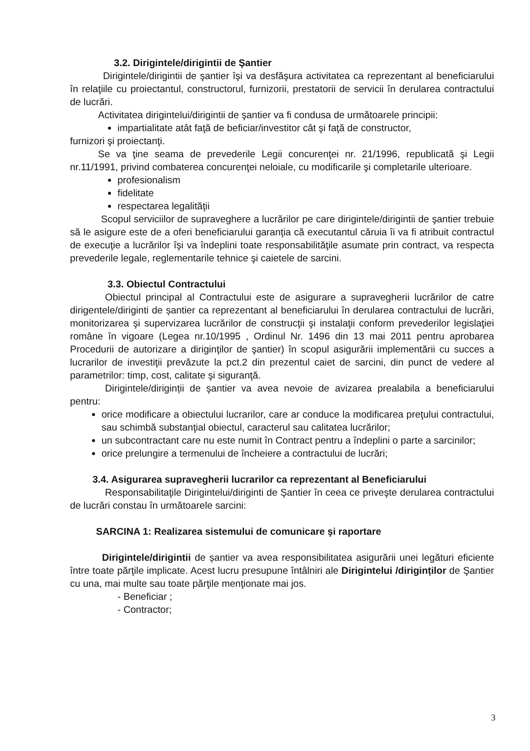3.2. Dirigintele/dirigintii de Şantier
Dirigintele/dirigintii de şantier îşi va desfăşura activitatea ca reprezentant al beneficiarului în relaţiile cu proiectantul, constructorul, furnizorii, prestatorii de servicii în derularea contractului de lucrări.
Activitatea dirigintelui/dirigintii de şantier va fi condusa de următoarele principii:
impartialitate atât faţă de beficiar/investitor cât şi faţă de constructor,
furnizori şi proiectanţi.
Se va ţine seama de prevederile Legii concurenţei nr. 21/1996, republicată şi Legii nr.11/1991, privind combaterea concurenţei neloiale, cu modificarile şi completarile ulterioare.
profesionalism
fidelitate
respectarea legalităţii
Scopul serviciilor de supraveghere a lucrărilor pe care dirigintele/dirigintii de şantier trebuie să le asigure este de a oferi beneficiarului garanţia că executantul căruia îi va fi atribuit contractul de execuţie a lucrărilor îşi va îndeplini toate responsabilităţile asumate prin contract, va respecta prevederile legale, reglementarile tehnice şi caietele de sarcini.
3.3. Obiectul Contractului
Obiectul principal al Contractului este de asigurare a supravegherii lucrărilor de catre dirigentele/diriginti de șantier ca reprezentant al beneficiarului în derularea contractului de lucrări, monitorizarea şi supervizarea lucrărilor de construcţii şi instalaţii conform prevederilor legislaţiei române în vigoare (Legea nr.10/1995 , Ordinul Nr. 1496 din 13 mai 2011 pentru aprobarea Procedurii de autorizare a diriginţilor de şantier) în scopul asigurării implementării cu succes a lucrarilor de investiţii prevăzute la pct.2 din prezentul caiet de sarcini, din punct de vedere al parametrilor: timp, cost, calitate şi siguranţă.
Dirigintele/diriginții de şantier va avea nevoie de avizarea prealabila a beneficiarului pentru:
orice modificare a obiectului lucrarilor, care ar conduce la modificarea preţului contractului, sau schimbă substanţial obiectul, caracterul sau calitatea lucrărilor;
un subcontractant care nu este numit în Contract pentru a îndeplini o parte a sarcinilor;
orice prelungire a termenului de încheiere a contractului de lucrări;
3.4. Asigurarea supravegherii lucrarilor ca reprezentant al Beneficiarului
Responsabilitaţile Dirigintelui/diriginti de Şantier în ceea ce priveşte derularea contractului de lucrări constau în următoarele sarcini:
SARCINA 1: Realizarea sistemului de comunicare şi raportare
Dirigintele/dirigintii de șantier va avea responsibilitatea asigurării unei legături eficiente între toate părţile implicate. Acest lucru presupune întâlniri ale Dirigintelui /diriginților de Şantier cu una, mai multe sau toate părţile menţionate mai jos.
- Beneficiar ;
- Contractor;
3